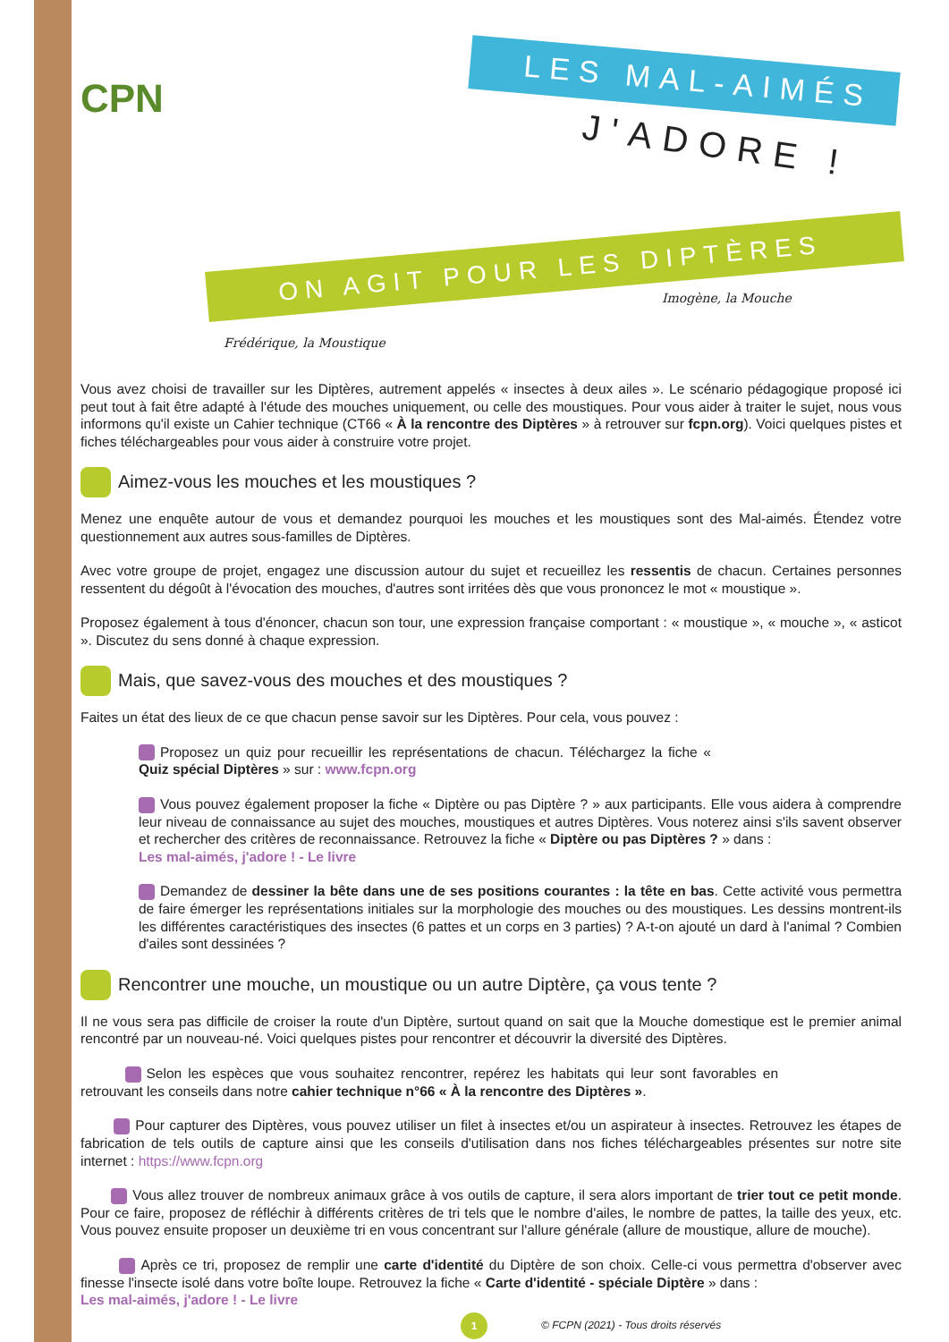CPN
LES MAL-AIMÉS
J'ADORE !
ON AGIT POUR LES DIPTÈRES
Frédérique, la Moustique
Imogène, la Mouche
Vous avez choisi de travailler sur les Diptères, autrement appelés « insectes à deux ailes ». Le scénario pédagogique proposé ici peut tout à fait être adapté à l'étude des mouches uniquement, ou celle des moustiques. Pour vous aider à traiter le sujet, nous vous informons qu'il existe un Cahier technique (CT66 « À la rencontre des Diptères » à retrouver sur fcpn.org). Voici quelques pistes et fiches téléchargeables pour vous aider à construire votre projet.
Aimez-vous les mouches et les moustiques ?
Menez une enquête autour de vous et demandez pourquoi les mouches et les moustiques sont des Mal-aimés. Étendez votre questionnement aux autres sous-familles de Diptères.
Avec votre groupe de projet, engagez une discussion autour du sujet et recueillez les ressentis de chacun. Certaines personnes ressentent du dégoût à l'évocation des mouches, d'autres sont irritées dès que vous prononcez le mot « moustique ».
Proposez également à tous d'énoncer, chacun son tour, une expression française comportant : « moustique », « mouche », « asticot ». Discutez du sens donné à chaque expression.
Mais, que savez-vous des mouches et des moustiques ?
Faites un état des lieux de ce que chacun pense savoir sur les Diptères. Pour cela, vous pouvez :
Proposez un quiz pour recueillir les représentations de chacun. Téléchargez la fiche « Quiz spécial Diptères » sur : www.fcpn.org
Vous pouvez également proposer la fiche « Diptère ou pas Diptère ? » aux participants. Elle vous aidera à comprendre leur niveau de connaissance au sujet des mouches, moustiques et autres Diptères. Vous noterez ainsi s'ils savent observer et rechercher des critères de reconnaissance. Retrouvez la fiche « Diptère ou pas Diptères ? » dans :
Les mal-aimés, j'adore ! - Le livre
Demandez de dessiner la bête dans une de ses positions courantes : la tête en bas. Cette activité vous permettra de faire émerger les représentations initiales sur la morphologie des mouches ou des moustiques. Les dessins montrent-ils les différentes caractéristiques des insectes (6 pattes et un corps en 3 parties) ? A-t-on ajouté un dard à l'animal ? Combien d'ailes sont dessinées ?
Rencontrer une mouche, un moustique ou un autre Diptère, ça vous tente ?
Il ne vous sera pas difficile de croiser la route d'un Diptère, surtout quand on sait que la Mouche domestique est le premier animal rencontré par un nouveau-né. Voici quelques pistes pour rencontrer et découvrir la diversité des Diptères.
Selon les espèces que vous souhaitez rencontrer, repérez les habitats qui leur sont favorables en retrouvant les conseils dans notre cahier technique n°66 « À la rencontre des Diptères ».
Pour capturer des Diptères, vous pouvez utiliser un filet à insectes et/ou un aspirateur à insectes. Retrouvez les étapes de fabrication de tels outils de capture ainsi que les conseils d'utilisation dans nos fiches téléchargeables présentes sur notre site internet : https://www.fcpn.org
Vous allez trouver de nombreux animaux grâce à vos outils de capture, il sera alors important de trier tout ce petit monde. Pour ce faire, proposez de réfléchir à différents critères de tri tels que le nombre d'ailes, le nombre de pattes, la taille des yeux, etc. Vous pouvez ensuite proposer un deuxième tri en vous concentrant sur l'allure générale (allure de moustique, allure de mouche).
Après ce tri, proposez de remplir une carte d'identité du Diptère de son choix. Celle-ci vous permettra d'observer avec finesse l'insecte isolé dans votre boîte loupe. Retrouvez la fiche « Carte d'identité - spéciale Diptère » dans :
Les mal-aimés, j'adore ! - Le livre
1
© FCPN (2021) - Tous droits réservés